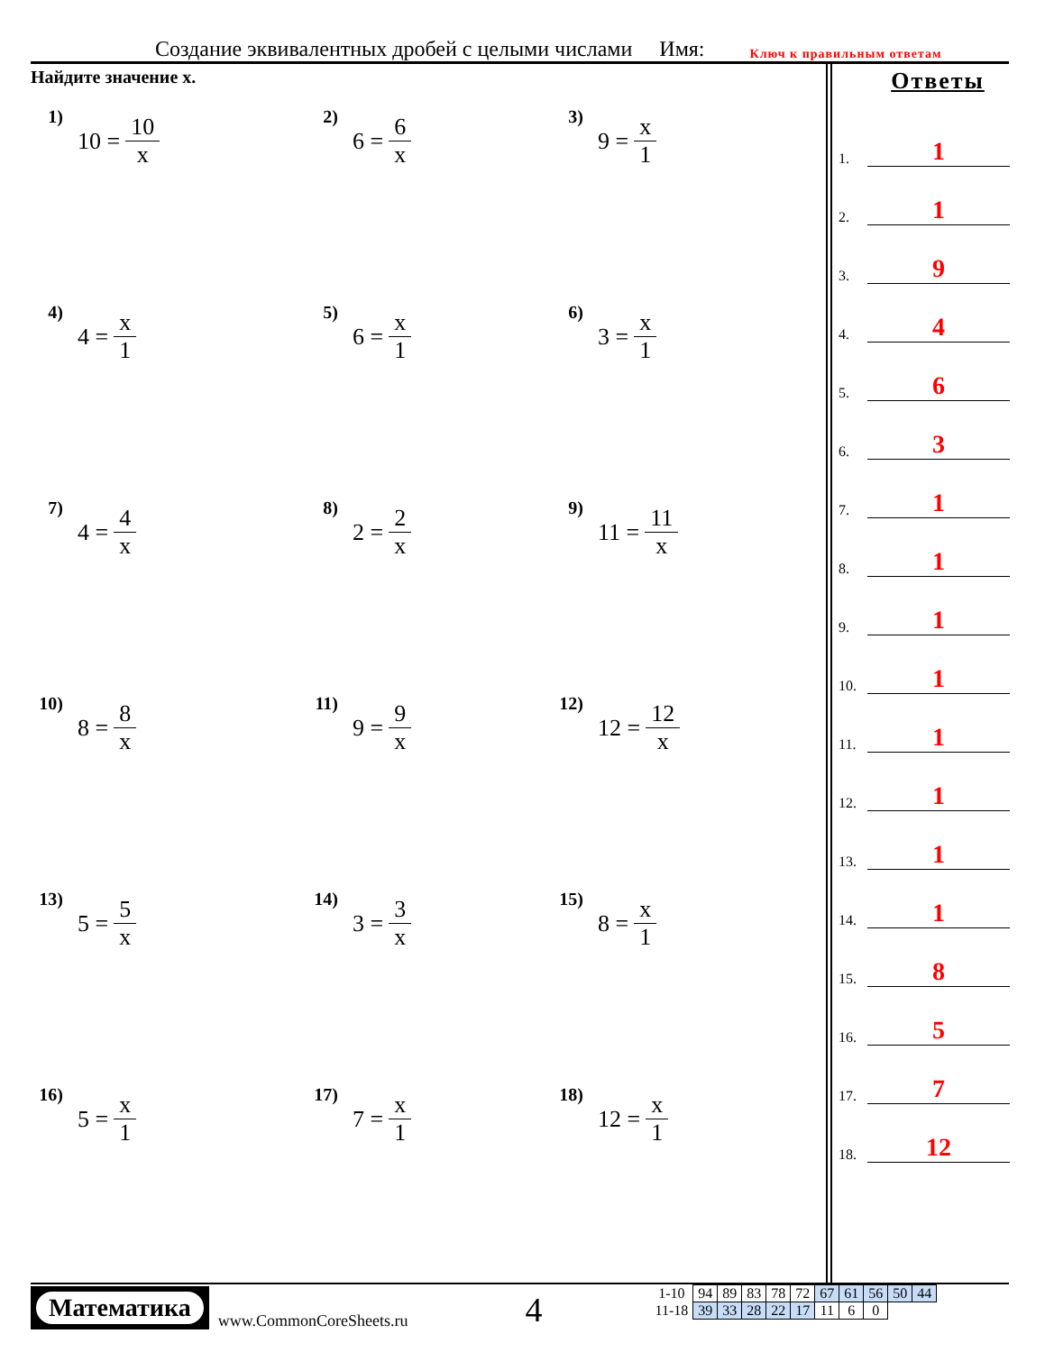Создание эквивалентных дробей с целыми числами Имя: Ключ к правильным ответам
Найдите значение x.
1)
10 = 10 x
2)
6 = 6 x
3)
9 = x 1
4)
4 = x 1
5)
6 = x 1
6)
3 = x 1
7)
4 = 4 x
8)
2 = 2 x
9)
11 = 11 x
10)
8 = 8 x
11)
9 = 9 x
12)
12 = 12 x
13)
5 = 5 x
14)
3 = 3 x
15)
8 = x 1
16)
5 = x 1
17)
7 = x 1
18)
12 = x 1
Ответы
1. 1
2. 1
3. 9
4. 4
5. 6
6. 3
7. 1
8. 1
9. 1
10. 1
11. 1
12. 1
13. 1
14. 1
15. 8
16. 5
17. 7
18. 12
Математика
www.CommonCoreSheets.ru
4
| 1-10 | 94 | 89 | 83 | 78 | 72 | 67 | 61 | 56 | 50 | 44 |
| 11-18 | 39 | 33 | 28 | 22 | 17 | 11 | 6 | 0 | | |